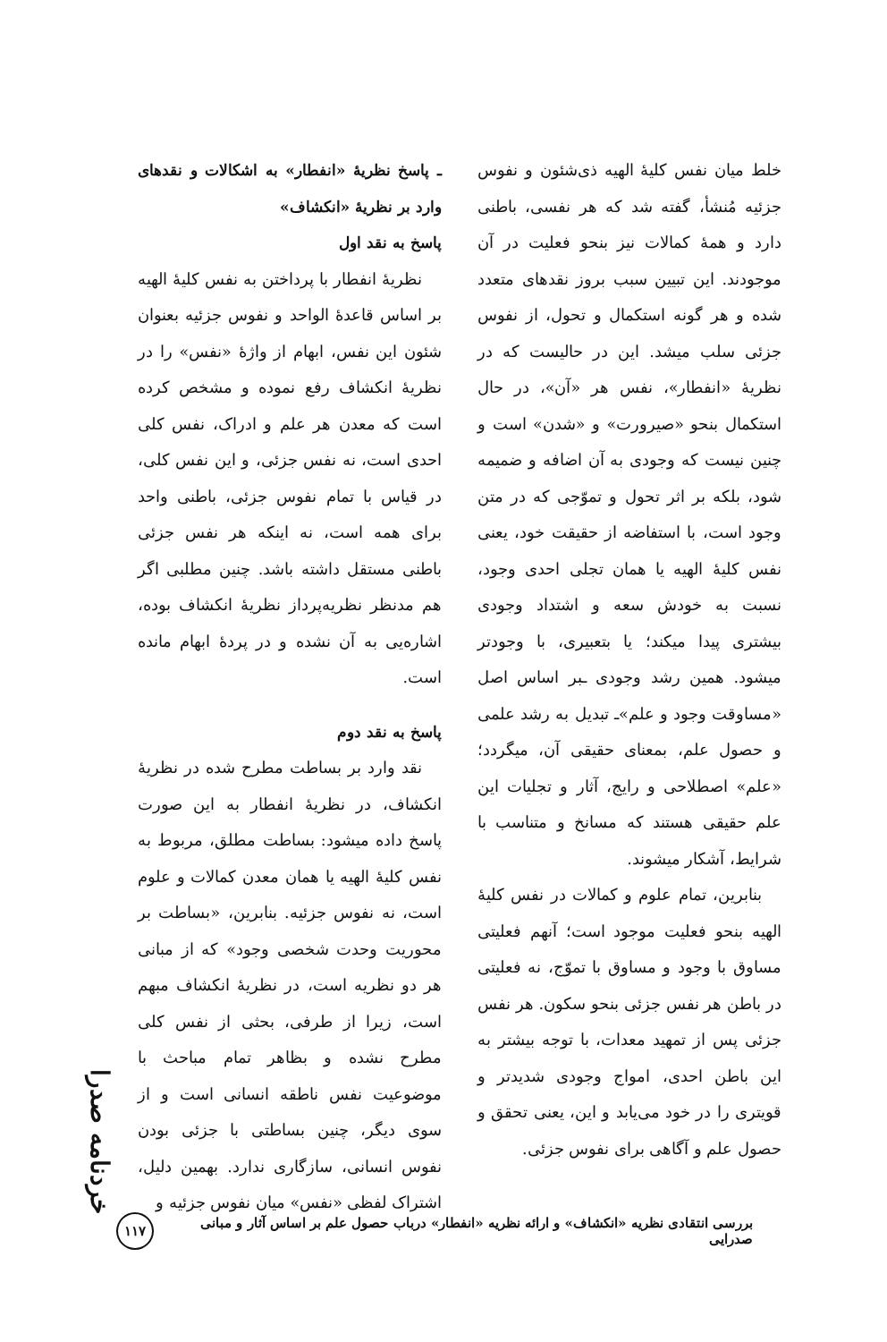خلط میان نفس کلیهٔ الهیه ذی‌شئون و نفوس جزئیه مُنشأ، گفته شد که هر نفسی، باطنی دارد و همهٔ کمالات نیز بنحو فعلیت در آن موجودند. این تبیین سبب بروز نقدهای متعدد شده و هر گونه استکمال و تحول، از نفوس جزئی سلب میشد. این در حالیست که در نظریهٔ «انفطار»، نفس هر «آن»، در حال استکمال بنحو «صیرورت» و «شدن» است و چنین نیست که وجودی به آن اضافه و ضمیمه شود، بلکه بر اثر تحول و تموّجی که در متن وجود است، با استفاضه از حقیقت خود، یعنی نفس کلیهٔ الهیه یا همان تجلی احدی وجود، نسبت به خودش سعه و اشتداد وجودی بیشتری پیدا میکند؛ یا بتعبیری، با وجودتر میشود. همین رشد وجودی ـبر اساس اصل «مساوقت وجود و علم»ـ تبدیل به رشد علمی و حصول علم، بمعنای حقیقی آن، میگردد؛ «علم» اصطلاحی و رایج، آثار و تجلیات این علم حقیقی هستند که مسانخ و متناسب با شرایط، آشکار میشوند.
بنابرین، تمام علوم و کمالات در نفس کلیهٔ الهیه بنحو فعلیت موجود است؛ آنهم فعلیتی مساوق با وجود و مساوق با تموّج، نه فعلیتی در باطن هر نفس جزئی بنحو سکون. هر نفس جزئی پس از تمهید معدات، با توجه بیشتر به این باطن احدی، امواج وجودی شدیدتر و قویتری را در خود می‌یابد و این، یعنی تحقق و حصول علم و آگاهی برای نفوس جزئی.
ـ پاسخ نظریهٔ «انفطار» به اشکالات و نقدهای وارد بر نظریهٔ «انکشاف»
پاسخ به نقد اول
نظریهٔ انفطار با پرداختن به نفس کلیهٔ الهیه بر اساس قاعدهٔ الواحد و نفوس جزئیه بعنوان شئون این نفس، ابهام از واژهٔ «نفس» را در نظریهٔ انکشاف رفع نموده و مشخص کرده است که معدن هر علم و ادراک، نفس کلی احدی است، نه نفس جزئی، و این نفس کلی، در قیاس با تمام نفوس جزئی، باطنی واحد برای همه است، نه اینکه هر نفس جزئی باطنی مستقل داشته باشد. چنین مطلبی اگر هم مدنظر نظریه‌پرداز نظریهٔ انکشاف بوده، اشاره‌یی به آن نشده و در پردهٔ ابهام مانده است.
پاسخ به نقد دوم
نقد وارد بر بساطت مطرح شده در نظریهٔ انکشاف، در نظریهٔ انفطار به این صورت پاسخ داده میشود: بساطت مطلق، مربوط به نفس کلیهٔ الهیه یا همان معدن کمالات و علوم است، نه نفوس جزئیه. بنابرین، «بساطت بر محوریت وحدت شخصی وجود» که از مبانی هر دو نظریه است، در نظریهٔ انکشاف مبهم است، زیرا از طرفی، بحثی از نفس کلی مطرح نشده و بظاهر تمام مباحث با موضوعیت نفس ناطقه انسانی است و از سوی دیگر، چنین بساطتی با جزئی بودن نفوس انسانی، سازگاری ندارد. بهمین دلیل، اشتراک لفظی «نفس» میان نفوس جزئیه و
خردنامه صدرا
بررسی انتقادی نظریه «انکشاف» و ارائه نظریه «انفطار» درباب حصول علم بر اساس آثار و مبانی صدرایی ۱۱۷